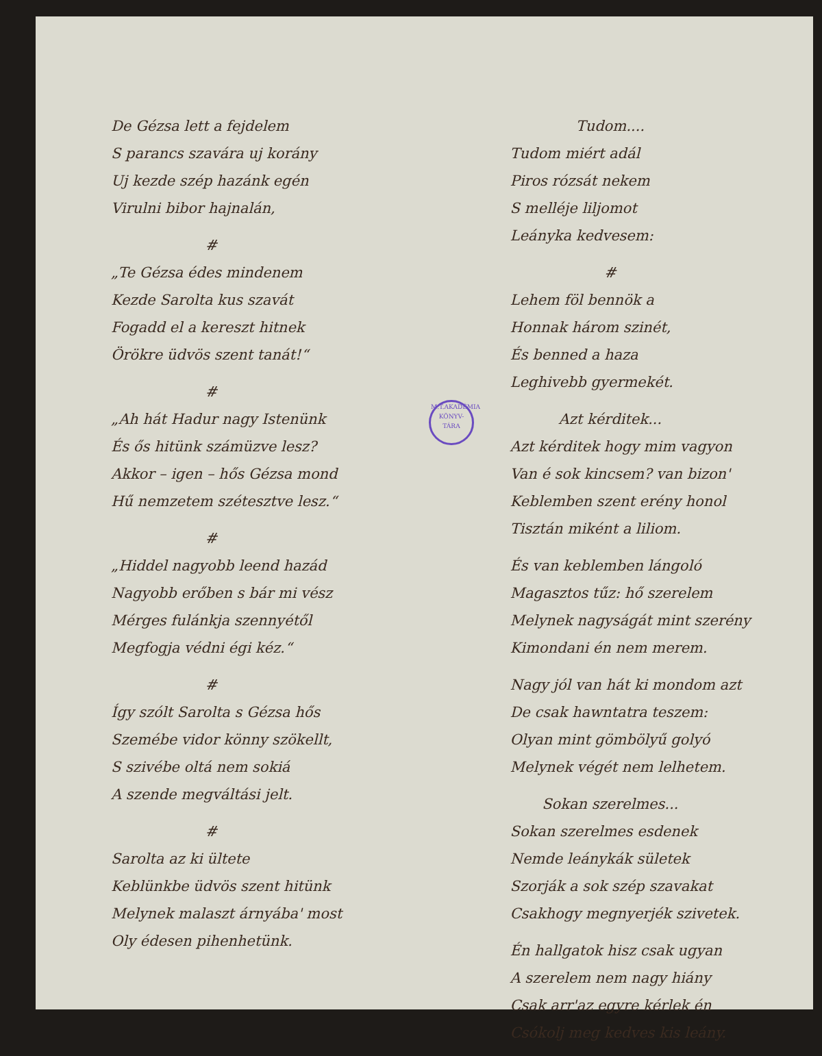De Gézsa lett a fejdelem
S parancs szavára uj korány
Uj kezde szép hazánk egén
Virulni bibor hajnalán,
#
„Te Gézsa édes mindenem
Kezde Sarolta kus szavát
Fogadd el a kereszt hitnek
Örökre üdvös szent tanát!“
#
„Ah hát Hadur nagy Istenünk
És ős hitünk számüzve lesz?
Akkor – igen – hős Gézsa mond
Hű nemzetem szétesztve lesz.“
#
„Hiddel nagyobb leend hazád
Nagyobb erőben s bár mi vész
Mérges fulánkja szennyétől
Megfogja védni égi kéz.“
#
Így szólt Sarolta s Gézsa hős
Szemébe vidor könny szökellt,
S szivébe oltá nem sokiá
A szende megváltási jelt.
#
Sarolta az ki ültete
Keblünkbe üdvös szent hitünk
Melynek malaszt árnyába' most
Oly édesen pihenhetünk.
Tudom....
Tudom miért adál
Piros rózsát nekem
S melléje liljomot
Leányka kedvesem:
#
Lehem föl bennök a
Honnak három szinét,
És benned a haza
Leghivebb gyermekét.
Azt kérditek...
Azt kérditek hogy mim vagyon
Van é sok kincsem? van bizon'
Keblemben szent erény honol
Tisztán miként a liliom.
És van keblemben lángoló
Magasztos tűz: hő szerelem
Melynek nagyságát mint szerény
Kimondani én nem merem.
Nagy jól van hát ki mondom azt
De csak hawntatra teszem:
Olyan mint gömbölyű golyó
Melynek végét nem lelhetem.
Sokan szerelmes...
Sokan szerelmes esdenek
Nemde leánykák sületek
Szorják a sok szép szavakat
Csakhogy megnyerjék szivetek.
Én hallgatok hisz csak ugyan
A szerelem nem nagy hiány
Csak arr'az egyre kérlek én
Csókolj meg kedves kis leány.
M.T.AKADÉMIA
KÖNYV-
TÁRA